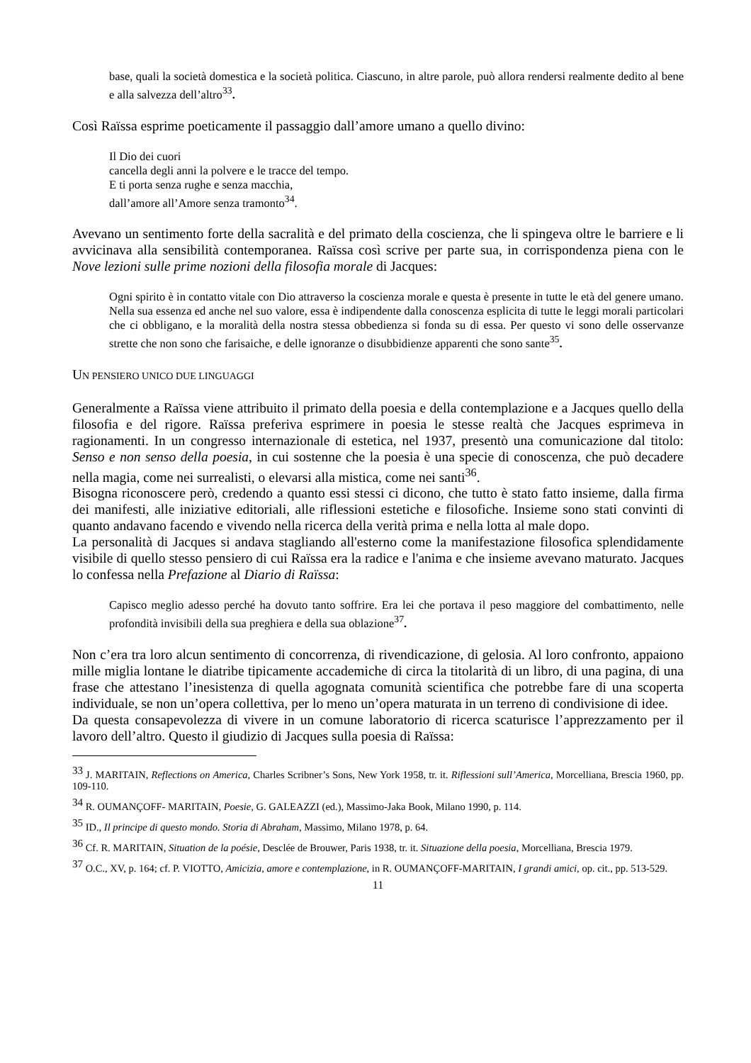base, quali la società domestica e la società politica. Ciascuno, in altre parole, può allora rendersi realmente dedito al bene e alla salvezza dell’altro<sup>33</sup>.
Così Raïssa esprime poeticamente il passaggio dall’amore umano a quello divino:
Il Dio dei cuori
cancella degli anni la polvere e le tracce del tempo.
E ti porta senza rughe e senza macchia,
dall’amore all’Amore senza tramonto<sup>34</sup>.
Avevano un sentimento forte della sacralità e del primato della coscienza, che li spingeva oltre le barriere e li avvicinava alla sensibilità contemporanea. Raïssa così scrive per parte sua, in corrispondenza piena con le Nove lezioni sulle prime nozioni della filosofia morale di Jacques:
Ogni spirito è in contatto vitale con Dio attraverso la coscienza morale e questa è presente in tutte le età del genere umano. Nella sua essenza ed anche nel suo valore, essa è indipendente dalla conoscenza esplicita di tutte le leggi morali particolari che ci obbligano, e la moralità della nostra stessa obbedienza si fonda su di essa. Per questo vi sono delle osservanze strette che non sono che farisaiche, e delle ignoranze o disubbidienze apparenti che sono sante<sup>35</sup>.
UN PENSIERO UNICO DUE LINGUAGGI
Generalmente a Raïssa viene attribuito il primato della poesia e della contemplazione e a Jacques quello della filosofia e del rigore. Raïssa preferiva esprimere in poesia le stesse realtà che Jacques esprimeva in ragionamenti. In un congresso internazionale di estetica, nel 1937, presentò una comunicazione dal titolo: Senso e non senso della poesia, in cui sostenne che la poesia è una specie di conoscenza, che può decadere nella magia, come nei surrealisti, o elevarsi alla mistica, come nei santi<sup>36</sup>.
Bisogna riconoscere però, credendo a quanto essi stessi ci dicono, che tutto è stato fatto insieme, dalla firma dei manifesti, alle iniziative editoriali, alle riflessioni estetiche e filosofiche. Insieme sono stati convinti di quanto andavano facendo e vivendo nella ricerca della verità prima e nella lotta al male dopo.
La personalità di Jacques si andava stagliando all'esterno come la manifestazione filosofica splendidamente visibile di quello stesso pensiero di cui Raïssa era la radice e l'anima e che insieme avevano maturato. Jacques lo confessa nella Prefazione al Diario di Raïssa:
Capisco meglio adesso perché ha dovuto tanto soffrire. Era lei che portava il peso maggiore del combattimento, nelle profondità invisibili della sua preghiera e della sua oblazione<sup>37</sup>.
Non c’era tra loro alcun sentimento di concorrenza, di rivendicazione, di gelosia. Al loro confronto, appaiono mille miglia lontane le diatribe tipicamente accademiche di circa la titolarità di un libro, di una pagina, di una frase che attestano l’inesistenza di quella agognata comunità scientifica che potrebbe fare di una scoperta individuale, se non un’opera collettiva, per lo meno un’opera maturata in un terreno di condivisione di idee.
Da questa consapevolezza di vivere in un comune laboratorio di ricerca scaturisce l’apprezzamento per il lavoro dell’altro. Questo il giudizio di Jacques sulla poesia di Raïssa:
<sup>33</sup> J. MARITAIN, Reflections on America, Charles Scribner’s Sons, New York 1958, tr. it. Riflessioni sull’America, Morcelliana, Brescia 1960, pp. 109-110.
<sup>34</sup> R. OUMANÇOFF- MARITAIN, Poesie, G. GALEAZZI (ed.), Massimo-Jaka Book, Milano 1990, p. 114.
<sup>35</sup> ID., Il principe di questo mondo. Storia di Abraham, Massimo, Milano 1978, p. 64.
<sup>36</sup> Cf. R. MARITAIN, Situation de la poésie, Desclée de Brouwer, Paris 1938, tr. it. Situazione della poesia, Morcelliana, Brescia 1979.
<sup>37</sup> O.C., XV, p. 164; cf. P. VIOTTO, Amicizia, amore e contemplazione, in R. OUMANÇOFF-MARITAIN, I grandi amici, op. cit., pp. 513-529.
11